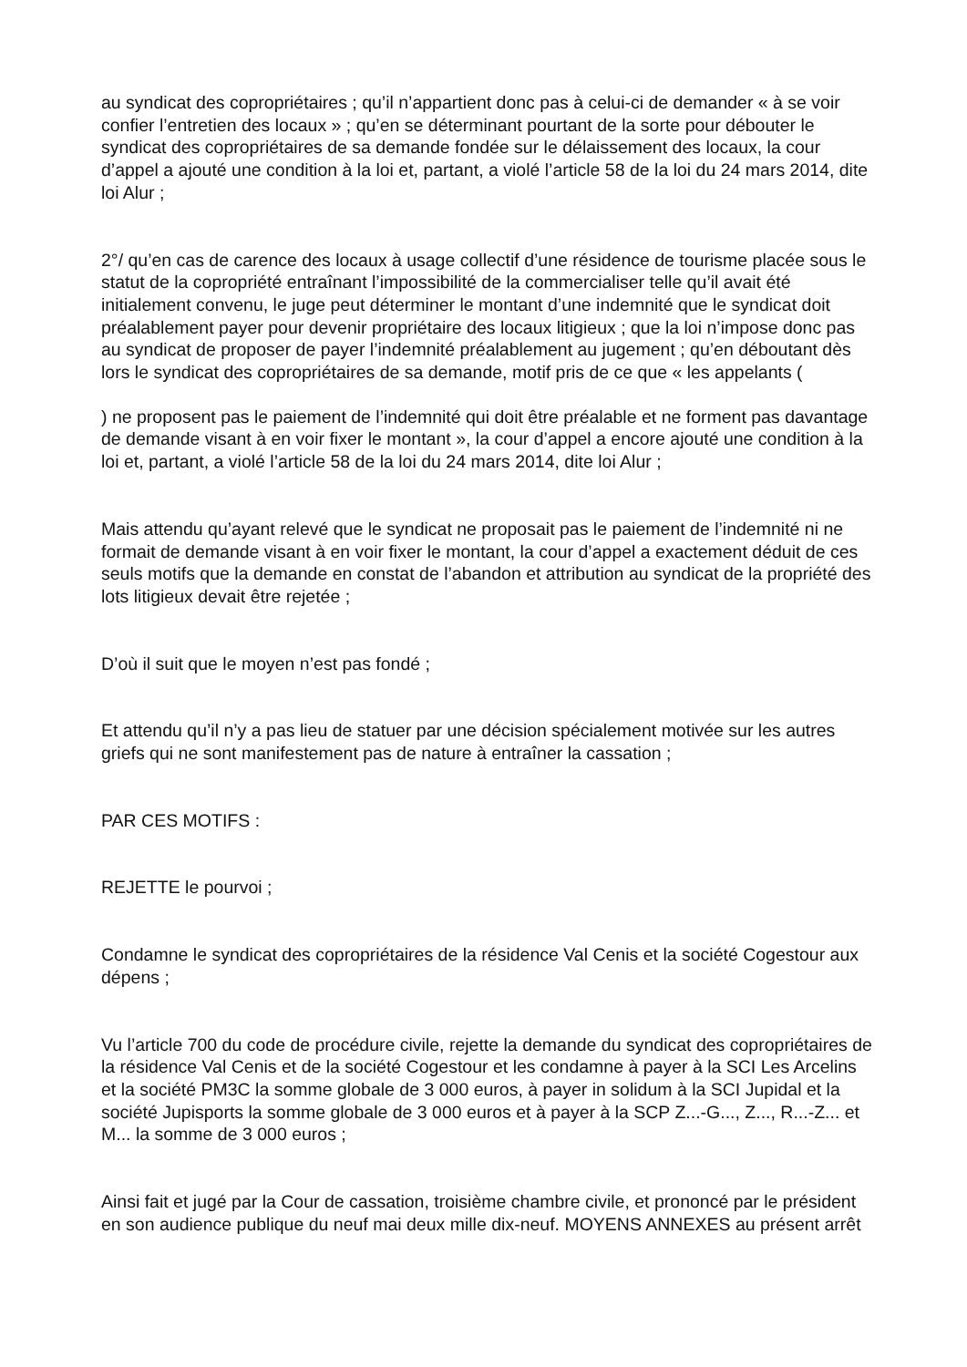au syndicat des copropriétaires ; qu’il n’appartient donc pas à celui-ci de demander « à se voir confier l’entretien des locaux » ; qu’en se déterminant pourtant de la sorte pour débouter le syndicat des copropriétaires de sa demande fondée sur le délaissement des locaux, la cour d’appel a ajouté une condition à la loi et, partant, a violé l’article 58 de la loi du 24 mars 2014, dite loi Alur ;
2°/ qu’en cas de carence des locaux à usage collectif d’une résidence de tourisme placée sous le statut de la copropriété entraînant l’impossibilité de la commercialiser telle qu’il avait été initialement convenu, le juge peut déterminer le montant d’une indemnité que le syndicat doit préalablement payer pour devenir propriétaire des locaux litigieux ; que la loi n’impose donc pas au syndicat de proposer de payer l’indemnité préalablement au jugement ; qu’en déboutant dès lors le syndicat des copropriétaires de sa demande, motif pris de ce que « les appelants (
) ne proposent pas le paiement de l’indemnité qui doit être préalable et ne forment pas davantage de demande visant à en voir fixer le montant », la cour d’appel a encore ajouté une condition à la loi et, partant, a violé l’article 58 de la loi du 24 mars 2014, dite loi Alur ;
Mais attendu qu’ayant relevé que le syndicat ne proposait pas le paiement de l’indemnité ni ne formait de demande visant à en voir fixer le montant, la cour d’appel a exactement déduit de ces seuls motifs que la demande en constat de l’abandon et attribution au syndicat de la propriété des lots litigieux devait être rejetée ;
D’où il suit que le moyen n’est pas fondé ;
Et attendu qu’il n’y a pas lieu de statuer par une décision spécialement motivée sur les autres griefs qui ne sont manifestement pas de nature à entraîner la cassation ;
PAR CES MOTIFS :
REJETTE le pourvoi ;
Condamne le syndicat des copropriétaires de la résidence Val Cenis et la société Cogestour aux dépens ;
Vu l’article 700 du code de procédure civile, rejette la demande du syndicat des copropriétaires de la résidence Val Cenis et de la société Cogestour et les condamne à payer à la SCI Les Arcelins et la société PM3C la somme globale de 3 000 euros, à payer in solidum à la SCI Jupidal et la société Jupisports la somme globale de 3 000 euros et à payer à la SCP Z...-G..., Z..., R...-Z... et M... la somme de 3 000 euros ;
Ainsi fait et jugé par la Cour de cassation, troisième chambre civile, et prononcé par le président en son audience publique du neuf mai deux mille dix-neuf. MOYENS ANNEXES au présent arrêt